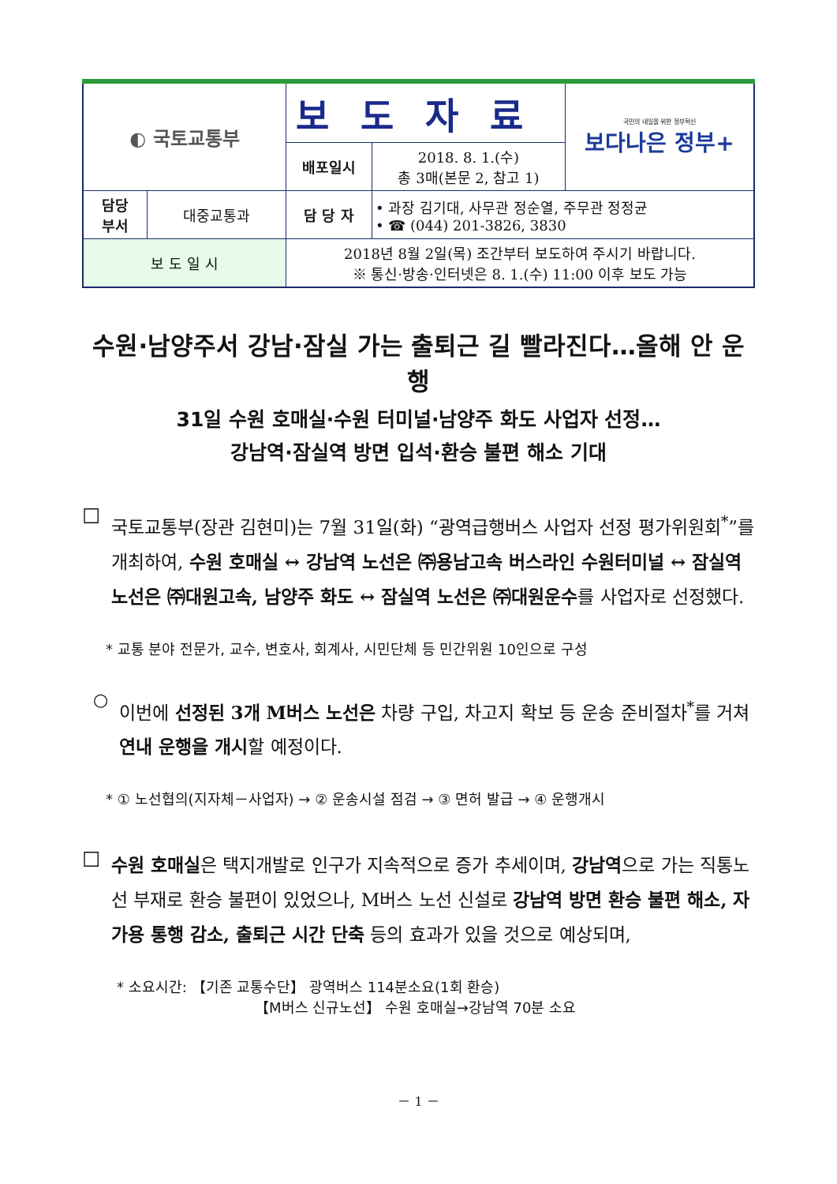| ◐ 국토교통부 | | 보도자료 | | 국민의 내일을 위한 정부혁신 보다나은 정부+ |
| | | 배포일시 | 2018. 8. 1.(수) 총 3매(본문 2, 참고 1) | |
| 담당 부서 | 대중교통과 | 담 당 자 | • 과장 김기대, 사무관 정순열, 주무관 정정균 • ☎ (044) 201-3826, 3830 | |
| 보 도 일 시 | | 2018년 8월 2일(목) 조간부터 보도하여 주시기 바랍니다. ※ 통신·방송·인터넷은 8. 1.(수) 11:00 이후 보도 가능 | | |
수원·남양주서 강남·잠실 가는 출퇴근 길 빨라진다…올해 안 운행
31일 수원 호매실·수원 터미널·남양주 화도 사업자 선정…
강남역·잠실역 방면 입석·환승 불편 해소 기대
☐
국토교통부(장관 김현미)는 7월 31일(화) “광역급행버스 사업자 선정 평가위원회<sup>*</sup>”를 개최하여, 수원 호매실 ↔ 강남역 노선은 ㈜용남고속 버스라인 수원터미널 ↔ 잠실역 노선은 ㈜대원고속, 남양주 화도 ↔ 잠실역 노선은 ㈜대원운수를 사업자로 선정했다.
* 교통 분야 전문가, 교수, 변호사, 회계사, 시민단체 등 민간위원 10인으로 구성
○
이번에 선정된 3개 M버스 노선은 차량 구입, 차고지 확보 등 운송 준비절차<sup>*</sup>를 거쳐 연내 운행을 개시할 예정이다.
* ① 노선협의(지자체－사업자) → ② 운송시설 점검 → ③ 면허 발급 → ④ 운행개시
☐
수원 호매실은 택지개발로 인구가 지속적으로 증가 추세이며, 강남역으로 가는 직통노선 부재로 환승 불편이 있었으나, M버스 노선 신설로 강남역 방면 환승 불편 해소, 자가용 통행 감소, 출퇴근 시간 단축 등의 효과가 있을 것으로 예상되며,
* 소요시간: 【기존 교통수단】 광역버스 114분소요(1회 환승)
【M버스 신규노선】 수원 호매실→강남역 70분 소요
－ 1 －